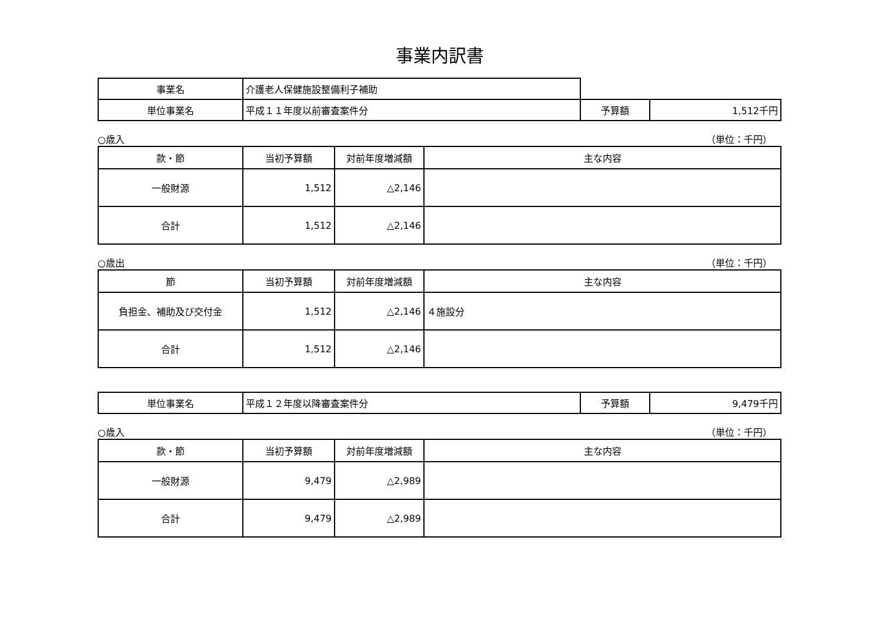事業内訳書
| 事業名 | 介護老人保健施設整備利子補助 | | |
| 単位事業名 | 平成１１年度以前審査案件分 | 予算額 | 1,512千円 |
○歳入 （単位：千円）
| 款・節 | 当初予算額 | 対前年度増減額 | 主な内容 |
| --- | --- | --- | --- |
| 一般財源 | 1,512 | △2,146 | |
| 合計 | 1,512 | △2,146 | |
○歳出 （単位：千円）
| 節 | 当初予算額 | 対前年度増減額 | 主な内容 |
| --- | --- | --- | --- |
| 負担金、補助及び交付金 | 1,512 | △2,146 | ４施設分 |
| 合計 | 1,512 | △2,146 | |
| 単位事業名 | 平成１２年度以降審査案件分 | 予算額 | 9,479千円 |
○歳入 （単位：千円）
| 款・節 | 当初予算額 | 対前年度増減額 | 主な内容 |
| --- | --- | --- | --- |
| 一般財源 | 9,479 | △2,989 | |
| 合計 | 9,479 | △2,989 | |